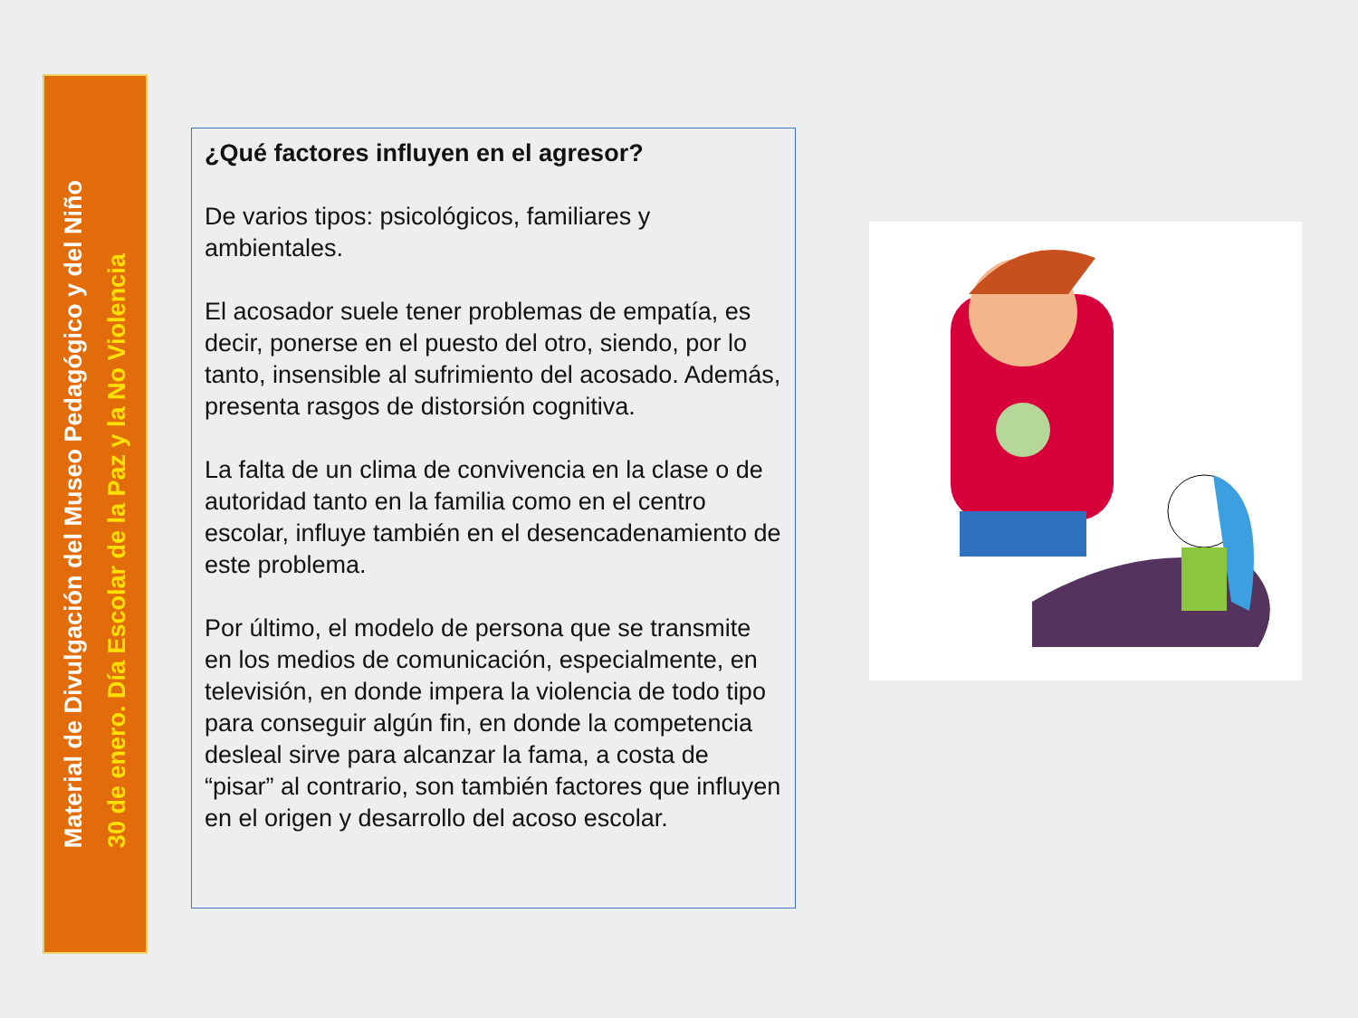Material de Divulgación del Museo Pedagógico y del Niño
30 de enero. Día Escolar de la Paz y la No Violencia
¿Qué factores influyen en el agresor?
De varios tipos: psicológicos, familiares y ambientales.
El acosador suele tener problemas de empatía, es decir, ponerse en el puesto del otro, siendo, por lo tanto, insensible al sufrimiento del acosado. Además, presenta rasgos de distorsión cognitiva.
La falta de un clima de convivencia en la clase o de autoridad tanto en la familia como en el centro escolar, influye también en el desencadenamiento de este problema.
Por último, el modelo de persona que se transmite en los medios de comunicación, especialmente, en televisión, en donde impera la violencia de todo tipo para conseguir algún fin, en donde la competencia desleal sirve para alcanzar la fama, a costa de “pisar” al contrario, son también factores que influyen en el origen y desarrollo del acoso escolar.